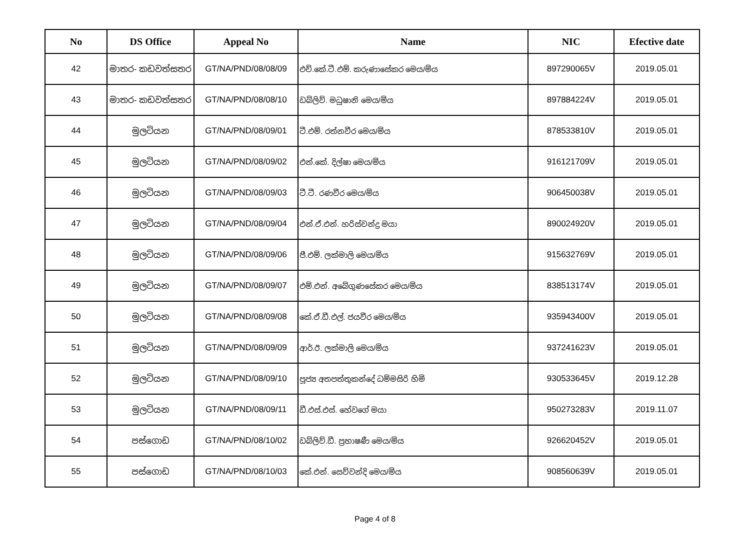| No | DS Office | Appeal No | Name | NIC | Efective date |
| --- | --- | --- | --- | --- | --- |
| 42 | මාතර- කඩවත්සතර | GT/NA/PND/08/08/09 | එච්.කේ.ටී.එම්. කරුණාසේකර මෙය/මිය | 897290065V | 2019.05.01 |
| 43 | මාතර- කඩවත්සතර | GT/NA/PND/08/08/10 | ඩබ්ලිව්. මධුෂානි මෙය/මිය | 897884224V | 2019.05.01 |
| 44 | මුලටියන | GT/NA/PND/08/09/01 | ටී.එම්. රත්නවීර මෙය/මිය | 878533810V | 2019.05.01 |
| 45 | මුලටියන | GT/NA/PND/08/09/02 | එන්.කේ. දිල්ෂා මෙය/මිය | 916121709V | 2019.05.01 |
| 46 | මුලටියන | GT/NA/PND/08/09/03 | ටී.ටී. රණවීර මෙය/මිය | 906450038V | 2019.05.01 |
| 47 | මුලටියන | GT/NA/PND/08/09/04 | එන්.ඒ.එන්. හරිස්චන්ද්‍ර මයා | 890024920V | 2019.05.01 |
| 48 | මුලටියන | GT/NA/PND/08/09/06 | ජී.එම්. ලක්මාලි මෙය/මිය | 915632769V | 2019.05.01 |
| 49 | මුලටියන | GT/NA/PND/08/09/07 | එම්.එන්. අබේගුණසේකර මෙය/මිය | 838513174V | 2019.05.01 |
| 50 | මුලටියන | GT/NA/PND/08/09/08 | කේ.ඒ.ඩී.එල්. ජයවීර මෙය/මිය | 935943400V | 2019.05.01 |
| 51 | මුලටියන | GT/NA/PND/08/09/09 | ආර්.ඊ. ලක්මාලි මෙය/මිය | 937241623V | 2019.05.01 |
| 52 | මුලටියන | GT/NA/PND/08/09/10 | පූජ්‍ය අතපත්තුකන්දේ ධම්මසිරි හිමි | 930533645V | 2019.12.28 |
| 53 | මුලටියන | GT/NA/PND/08/09/11 | ඩී.එස්.එස්. හේවගේ මයා | 950273283V | 2019.11.07 |
| 54 | පස්ගොඩ | GT/NA/PND/08/10/02 | ඩබ්ලිව්.ඩී. ප්‍රභාෂණී මෙය/මිය | 926620452V | 2019.05.01 |
| 55 | පස්ගොඩ | GT/NA/PND/08/10/03 | කේ.එන්. සෙව්වන්දි මෙය/මිය | 908560639V | 2019.05.01 |
Page 4 of 8